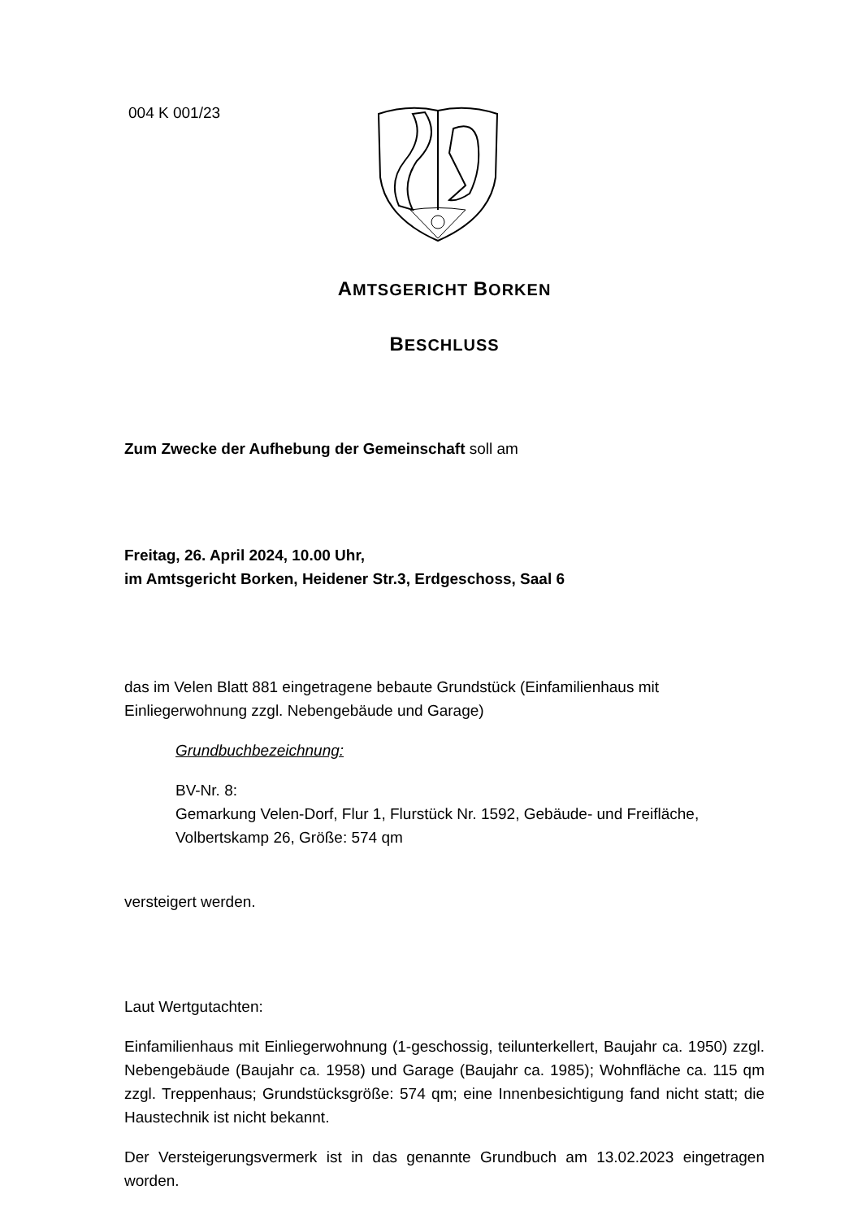004 K 001/23
AMTSGERICHT BORKEN
BESCHLUSS
Zum Zwecke der Aufhebung der Gemeinschaft soll am
Freitag, 26. April 2024, 10.00 Uhr,
im Amtsgericht Borken, Heidener Str.3, Erdgeschoss, Saal 6
das im Velen Blatt 881 eingetragene bebaute Grundstück (Einfamilienhaus mit Einliegerwohnung zzgl. Nebengebäude und Garage)
Grundbuchbezeichnung:
BV-Nr. 8:
Gemarkung Velen-Dorf, Flur 1, Flurstück Nr. 1592, Gebäude- und Freifläche, Volbertskamp 26, Größe: 574 qm
versteigert werden.
Laut Wertgutachten:
Einfamilienhaus mit Einliegerwohnung (1-geschossig, teilunterkellert, Baujahr ca. 1950) zzgl. Nebengebäude (Baujahr ca. 1958) und Garage (Baujahr ca. 1985); Wohnfläche ca. 115 qm zzgl. Treppenhaus; Grundstücksgröße: 574 qm; eine Innenbesichtigung fand nicht statt; die Haustechnik ist nicht bekannt.
Der Versteigerungsvermerk ist in das genannte Grundbuch am 13.02.2023 eingetragen worden.